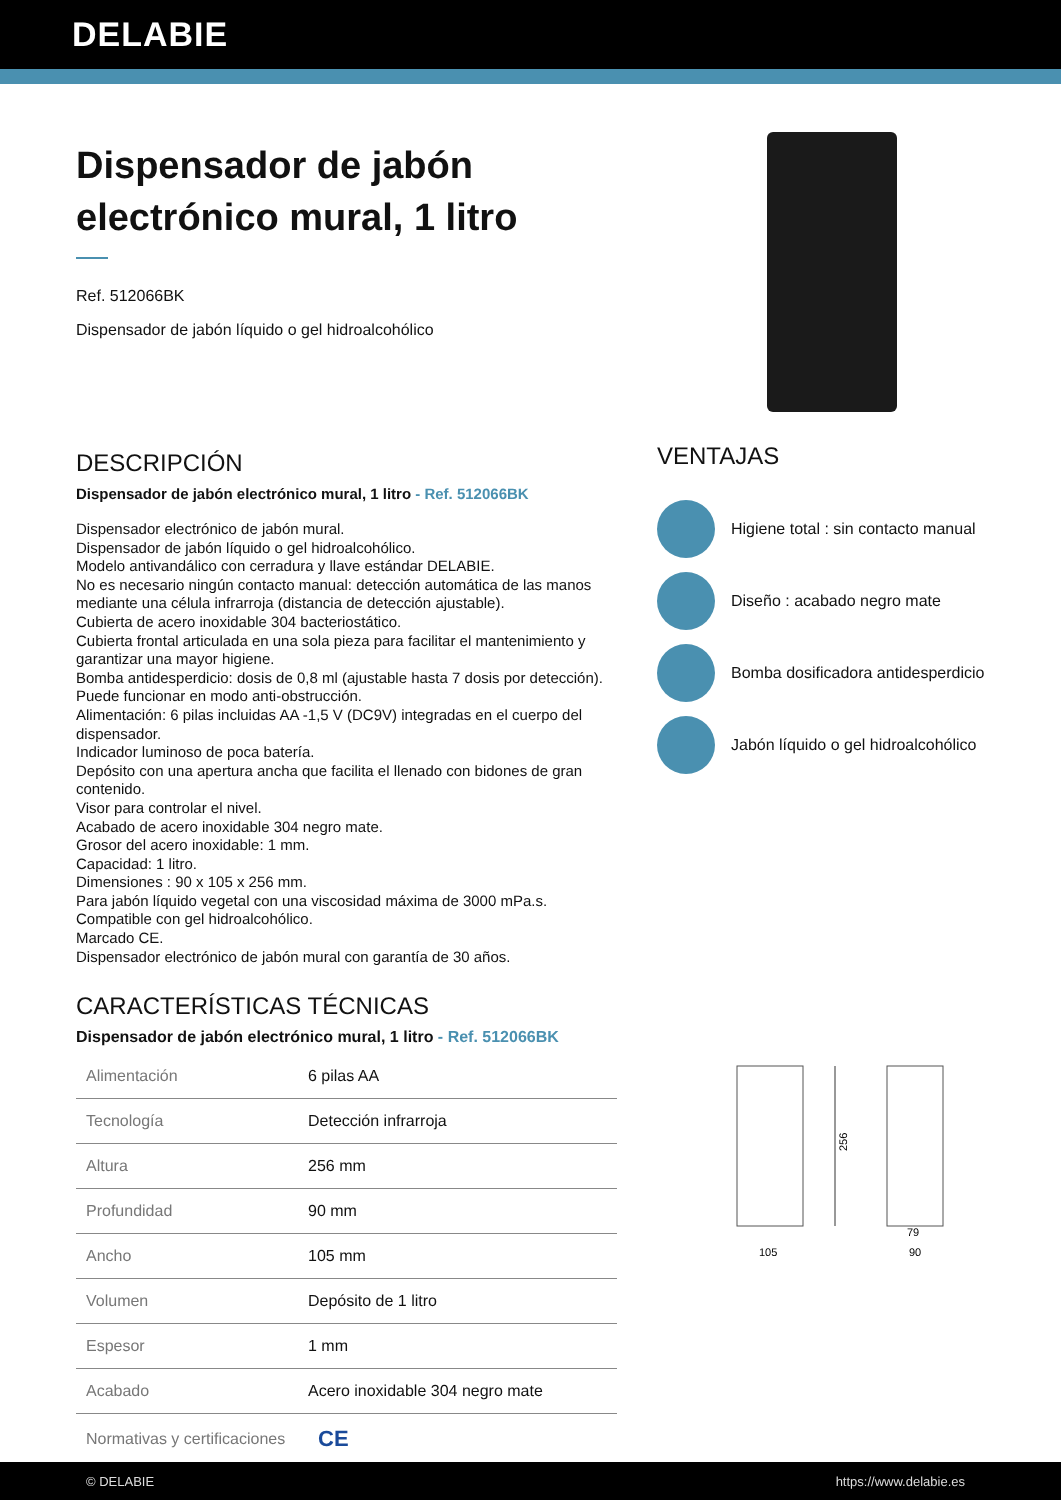DELABIE
Dispensador de jabón electrónico mural, 1 litro
Ref. 512066BK
Dispensador de jabón líquido o gel hidroalcohólico
DESCRIPCIÓN
Dispensador de jabón electrónico mural, 1 litro - Ref. 512066BK
Dispensador electrónico de jabón mural.
Dispensador de jabón líquido o gel hidroalcohólico.
Modelo antivandálico con cerradura y llave estándar DELABIE.
No es necesario ningún contacto manual: detección automática de las manos mediante una célula infrarroja (distancia de detección ajustable).
Cubierta de acero inoxidable 304 bacteriostático.
Cubierta frontal articulada en una sola pieza para facilitar el mantenimiento y garantizar una mayor higiene.
Bomba antidesperdicio: dosis de 0,8 ml (ajustable hasta 7 dosis por detección).
Puede funcionar en modo anti-obstrucción.
Alimentación: 6 pilas incluidas AA -1,5 V (DC9V) integradas en el cuerpo del dispensador.
Indicador luminoso de poca batería.
Depósito con una apertura ancha que facilita el llenado con bidones de gran contenido.
Visor para controlar el nivel.
Acabado de acero inoxidable 304 negro mate.
Grosor del acero inoxidable: 1 mm.
Capacidad: 1 litro.
Dimensiones : 90 x 105 x 256 mm.
Para jabón líquido vegetal con una viscosidad máxima de 3000 mPa.s.
Compatible con gel hidroalcohólico.
Marcado CE.
Dispensador electrónico de jabón mural con garantía de 30 años.
CARACTERÍSTICAS TÉCNICAS
Dispensador de jabón electrónico mural, 1 litro - Ref. 512066BK
| Alimentación | 6 pilas AA |
| Tecnología | Detección infrarroja |
| Altura | 256 mm |
| Profundidad | 90 mm |
| Ancho | 105 mm |
| Volumen | Depósito de 1 litro |
| Espesor | 1 mm |
| Acabado | Acero inoxidable 304 negro mate |
| Normativas y certificaciones | CE |
VENTAJAS
Higiene total : sin contacto manual
Diseño : acabado negro mate
Bomba dosificadora antidesperdicio
Jabón líquido o gel hidroalcohólico
256
105
79
90
© DELABIE https://www.delabie.es